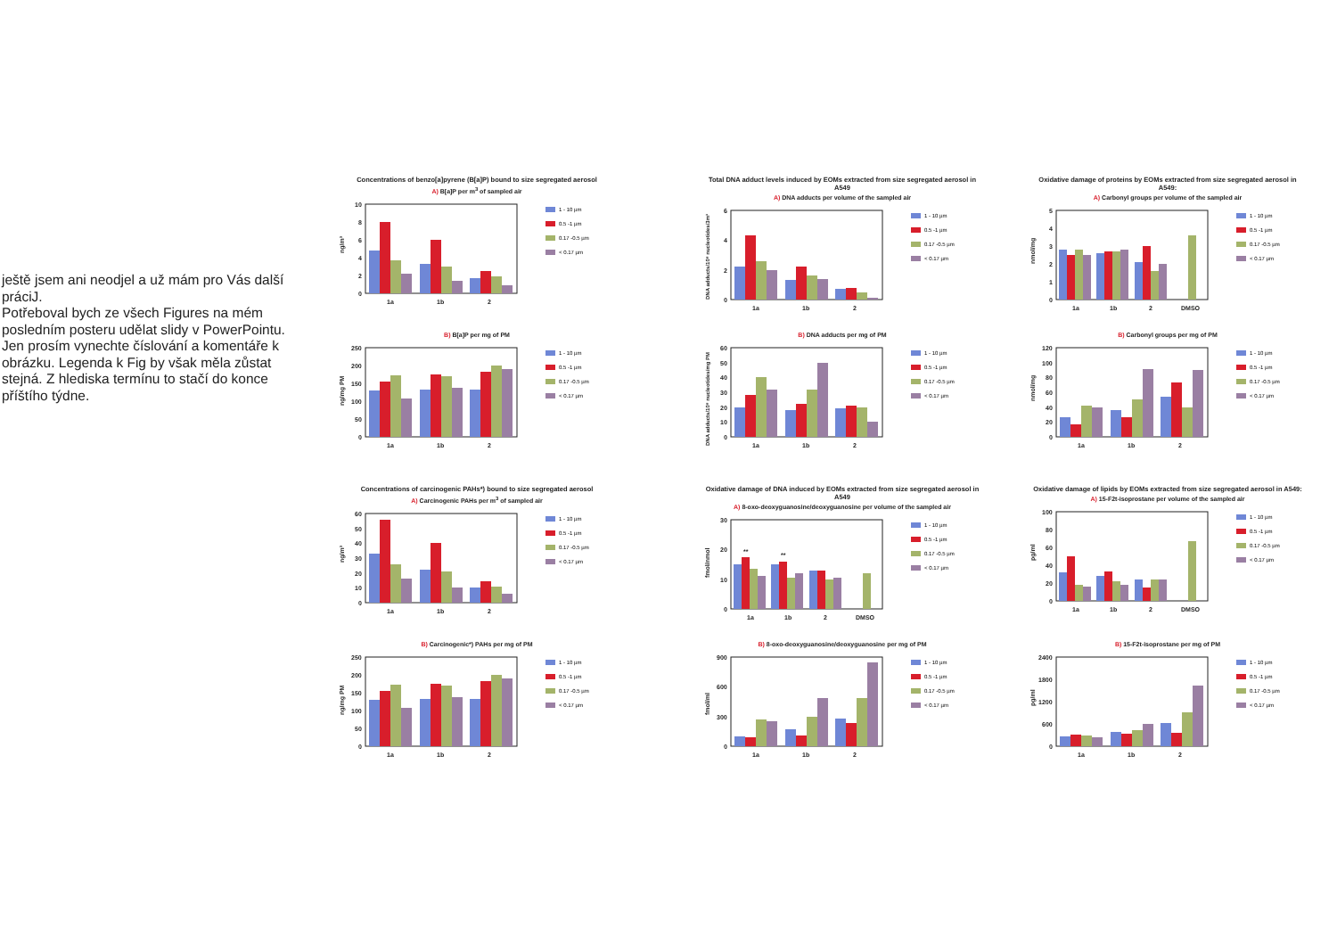ještě jsem ani neodjel a už mám pro Vás další prácіJ.
Potřeboval bych ze všech Figures na mém posledním posteru udělat slidy v PowerPointu. Jen prosím vynechte číslování a komentáře k obrázku. Legenda k Fig by však měla zůstat stejná. Z hlediska termínu to stačí do konce příštího týdne.
Concentrations of benzo[a]pyrene (B[a]P) bound to size segregated aerosol
A) B[a]P per m<sup>3</sup> of sampled air
ng/m³
10
8
6
4
2
0
1a
1b
2
1 - 10 µm
0.5 -1 µm
0.17 -0.5 µm
< 0.17 µm
B) B[a]P per mg of PM
ng/mg PM
250
200
150
100
50
0
1a
1b
2
1 - 10 µm
0.5 -1 µm
0.17 -0.5 µm
< 0.17 µm
Concentrations of carcinogenic PAHs*) bound to size segregated aerosol
A) Carcinogenic PAHs per m<sup>3</sup> of sampled air
ng/m³
60
50
40
30
20
10
0
1a
1b
2
1 - 10 µm
0.5 -1 µm
0.17 -0.5 µm
< 0.17 µm
B) Carcinogenic*) PAHs per mg of PM
ng/mg PM
250
200
150
100
50
0
1a
1b
2
1 - 10 µm
0.5 -1 µm
0.17 -0.5 µm
< 0.17 µm
Total DNA adduct levels induced by EOMs extracted from size segregated aerosol in A549
A) DNA adducts per volume of the sampled air
DNA adducts/10⁸ nucleotides/3m³
6
4
2
0
1a
1b
2
1 - 10 µm
0.5 -1 µm
0.17 -0.5 µm
< 0.17 µm
B) DNA adducts per mg of PM
DNA adducts/10⁸ nucleotides/mg PM
60
50
40
30
20
10
0
1a
1b
2
1 - 10 µm
0.5 -1 µm
0.17 -0.5 µm
< 0.17 µm
Oxidative damage of DNA induced by EOMs extracted from size segregated aerosol in A549
A) 8-oxo-deoxyguanosine/deoxyguanosine per volume of the sampled air
fmol/nmol
30
20
10
0
**
**
1a
1b
2
DMSO
1 - 10 µm
0.5 -1 µm
0.17 -0.5 µm
< 0.17 µm
B) 8-oxo-deoxyguanosine/deoxyguanosine per mg of PM
fmol/ml
900
600
300
0
1a
1b
2
1 - 10 µm
0.5 -1 µm
0.17 -0.5 µm
< 0.17 µm
Oxidative damage of proteins by EOMs extracted from size segregated aerosol in A549:
A) Carbonyl groups per volume of the sampled air
nmol/mg
5
4
3
2
1
0
1a
1b
2
DMSO
1 - 10 µm
0.5 -1 µm
0.17 -0.5 µm
< 0.17 µm
B) Carbonyl groups per mg of PM
nmol/mg
120
100
80
60
40
20
0
1a
1b
2
1 - 10 µm
0.5 -1 µm
0.17 -0.5 µm
< 0.17 µm
Oxidative damage of lipids by EOMs extracted from size segregated aerosol in A549:
A) 15-F2t-isoprostane per volume of the sampled air
pg/ml
100
80
60
40
20
0
1a
1b
2
DMSO
1 - 10 µm
0.5 -1 µm
0.17 -0.5 µm
< 0.17 µm
B) 15-F2t-isoprostane per mg of PM
pg/ml
2400
1800
1200
600
0
1a
1b
2
1 - 10 µm
0.5 -1 µm
0.17 -0.5 µm
< 0.17 µm